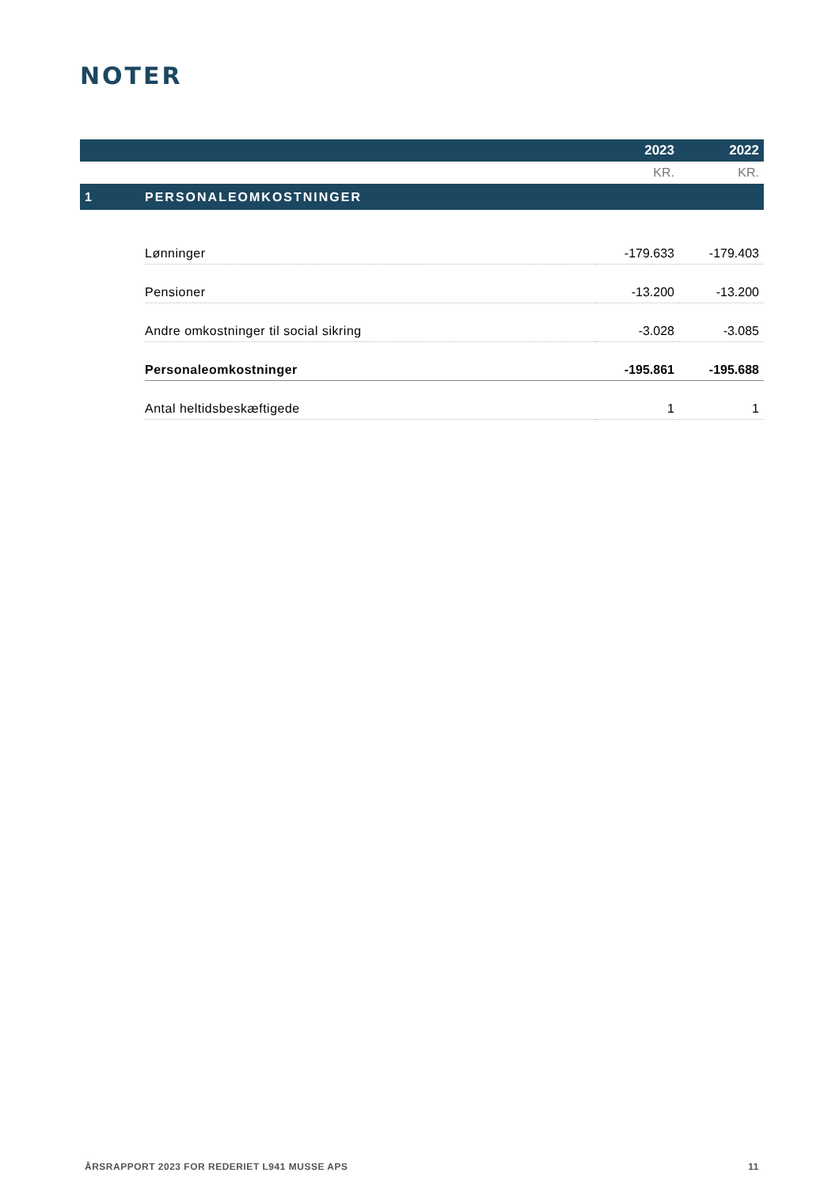NOTER
| | | 2023 | 2022 |
| --- | --- | --- | --- |
| | | KR. | KR. |
| 1 | PERSONALEOMKOSTNINGER | | |
| | Lønninger | -179.633 | -179.403 |
| | Pensioner | -13.200 | -13.200 |
| | Andre omkostninger til social sikring | -3.028 | -3.085 |
| | Personaleomkostninger | -195.861 | -195.688 |
| | Antal heltidsbeskæftigede | 1 | 1 |
ÅRSRAPPORT 2023 FOR REDERIET L941 MUSSE APS 11